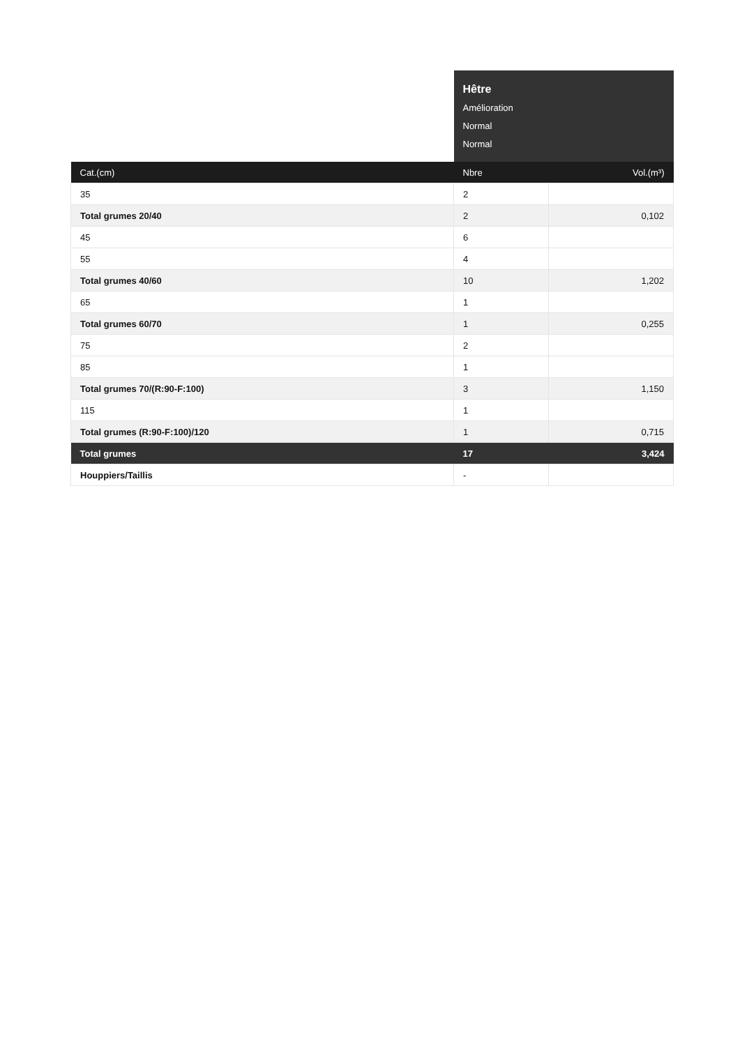| | Hêtre Amélioration Normal Normal | |
| Cat.(cm) | Nbre | Vol.(m³) |
| 35 | 2 | |
| Total grumes 20/40 | 2 | 0,102 |
| 45 | 6 | |
| 55 | 4 | |
| Total grumes 40/60 | 10 | 1,202 |
| 65 | 1 | |
| Total grumes 60/70 | 1 | 0,255 |
| 75 | 2 | |
| 85 | 1 | |
| Total grumes 70/(R:90-F:100) | 3 | 1,150 |
| 115 | 1 | |
| Total grumes (R:90-F:100)/120 | 1 | 0,715 |
| Total grumes | 17 | 3,424 |
| Houppiers/Taillis | - | |